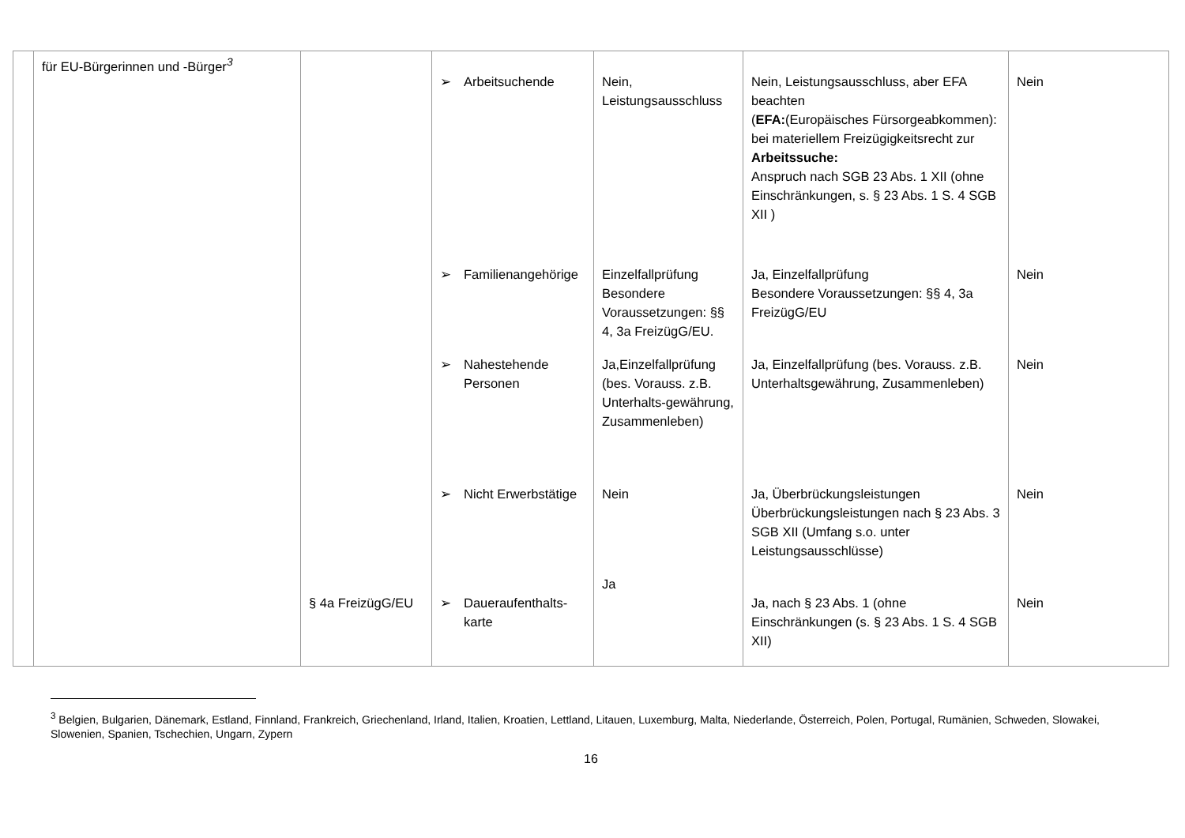| | für EU-Bürgerinnen und -Bürger<sup>3</sup> | | ➢ Arbeitsuchende | Nein, Leistungsausschluss | Nein, Leistungsausschluss, aber EFA beachten ( EFA: (Europäisches Fürsorgeabkommen): bei materiellem Freizügigkeitsrecht zur Arbeitssuche: Anspruch nach SGB 23 Abs. 1 XII (ohne Einschränkungen, s. § 23 Abs. 1 S. 4 SGB XII ) | Nein |
| | | | ➢ Familienangehörige | Einzelfallprüfung Besondere Voraussetzungen: §§ 4, 3a FreizügG/EU. | Ja, Einzelfallprüfung Besondere Voraussetzungen: §§ 4, 3a FreizügG/EU | Nein |
| | | | ➢ Nahestehende Personen | Ja,Einzelfallprüfung (bes. Vorauss. z.B. Unterhalts-gewährung, Zusammenleben) | Ja, Einzelfallprüfung (bes. Vorauss. z.B. Unterhaltsgewährung, Zusammenleben) | Nein |
| | | | ➢ Nicht Erwerbstätige | Nein | Ja, Überbrückungsleistungen Überbrückungsleistungen nach § 23 Abs. 3 SGB XII (Umfang s.o. unter Leistungsausschlüsse) | Nein |
| | | § 4a FreizügG/EU | ➢ Daueraufenthalts-karte | Ja | Ja, nach § 23 Abs. 1 (ohne Einschränkungen (s. § 23 Abs. 1 S. 4 SGB XII) | Nein |
<sup>3</sup> Belgien, Bulgarien, Dänemark, Estland, Finnland, Frankreich, Griechenland, Irland, Italien, Kroatien, Lettland, Litauen, Luxemburg, Malta, Niederlande, Österreich, Polen, Portugal, Rumänien, Schweden, Slowakei, Slowenien, Spanien, Tschechien, Ungarn, Zypern
16